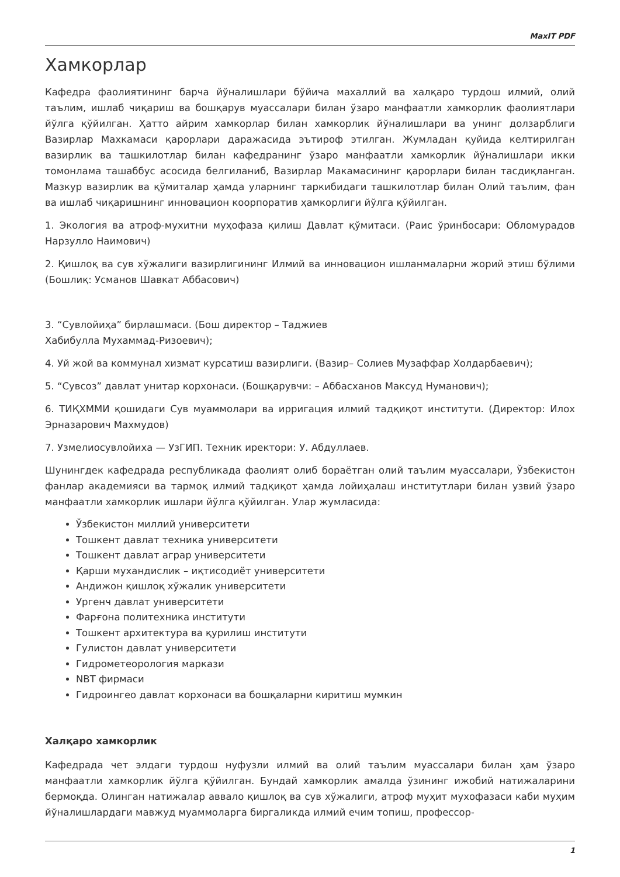MaxIT PDF
Хамкорлар
Кафедра фаолиятининг барча йўналишлари бўйича махаллий ва халқаро турдош илмий, олий таълим, ишлаб чиқариш ва бошқарув муассалари билан ўзаро манфаатли хамкорлик фаолиятлари йўлга қўйилган. Ҳатто айрим хамкорлар билан хамкорлик йўналишлари ва унинг долзарблиги Вазирлар Махкамаси қарорлари даражасида эътироф этилган. Жумладан қуйида келтирилган вазирлик ва ташкилотлар билан кафедранинг ўзаро манфаатли хамкорлик йўналишлари икки томонлама ташаббус асосида белгиланиб, Вазирлар Макамасининг қарорлари билан тасдиқланган. Мазкур вазирлик ва қўмиталар ҳамда уларнинг таркибидаги ташкилотлар билан Олий таълим, фан ва ишлаб чиқаришнинг инновацион коорпоратив ҳамкорлиги йўлга қўйилган.
1. Экология ва атроф-мухитни муҳофаза қилиш Давлат қўмитаси. (Раис ўринбосари: Обломурадов Нарзулло Наимович)
2. Қишлоқ ва сув хўжалиги вазирлигининг Илмий ва инновацион ишланмаларни жорий этиш бўлими (Бошлиқ: Усманов Шавкат Аббасович)
3. “Сувлойиҳа” бирлашмаси. (Бош директор – Таджиев
Хабибулла Мухаммад-Ризоевич);
4. Уй жой ва коммунал хизмат курсатиш вазирлиги. (Вазир– Солиев Музаффар Холдарбаевич);
5. “Сувсоз” давлат унитар корхонаси. (Бошқарувчи: – Аббасханов Максуд Нуманович);
6. ТИҚХММИ қошидаги Сув муаммолари ва ирригация илмий тадқиқот институти. (Директор: Илох Эрназарович Махмудов)
7. Узмелиосувлойиха — УзГИП. Техник иректори: У. Абдуллаев.
Шунингдек кафедрада республикада фаолият олиб бораётган олий таълим муассалари, Ўзбекистон фанлар академияси ва тармоқ илмий тадқиқот ҳамда лойиҳалаш институтлари билан узвий ўзаро манфаатли хамкорлик ишлари йўлга қўйилган. Улар жумласида:
Ўзбекистон миллий университети
Тошкент давлат техника университети
Тошкент давлат аграр университети
Қарши мухандислик – иқтисодиёт университети
Андижон қишлоқ хўжалик университети
Ургенч давлат университети
Фарғона политехника институти
Тошкент архитектура ва қурилиш институти
Гулистон давлат университети
Гидрометеорология маркази
NBT фирмаси
Гидроингео давлат корхонаси ва бошқаларни киритиш мумкин
Халқаро хамкорлик
Кафедрада чет элдаги турдош нуфузли илмий ва олий таълим муассалари билан ҳам ўзаро манфаатли хамкорлик йўлга қўйилган. Бундай хамкорлик амалда ўзининг ижобий натижаларини бермоқда. Олинган натижалар аввало қишлоқ ва сув хўжалиги, атроф муҳит мухофазаси каби муҳим йўналишлардаги мавжуд муаммоларга биргаликда илмий ечим топиш, профессор-
1